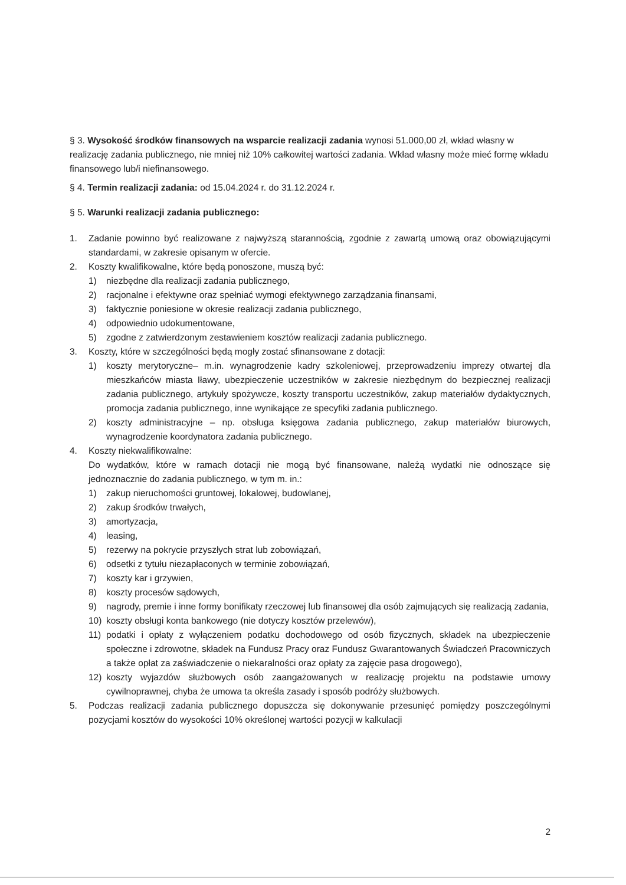§ 3. Wysokość środków finansowych na wsparcie realizacji zadania wynosi 51.000,00 zł, wkład własny w realizację zadania publicznego, nie mniej niż 10% całkowitej wartości zadania. Wkład własny może mieć formę wkładu finansowego lub/i niefinansowego.
§ 4. Termin realizacji zadania: od 15.04.2024 r. do 31.12.2024 r.
§ 5. Warunki realizacji zadania publicznego:
1. Zadanie powinno być realizowane z najwyższą starannością, zgodnie z zawartą umową oraz obowiązującymi standardami, w zakresie opisanym w ofercie.
2. Koszty kwalifikowalne, które będą ponoszone, muszą być:
1) niezbędne dla realizacji zadania publicznego,
2) racjonalne i efektywne oraz spełniać wymogi efektywnego zarządzania finansami,
3) faktycznie poniesione w okresie realizacji zadania publicznego,
4) odpowiednio udokumentowane,
5) zgodne z zatwierdzonym zestawieniem kosztów realizacji zadania publicznego.
3. Koszty, które w szczególności będą mogły zostać sfinansowane z dotacji:
1) koszty merytoryczne– m.in. wynagrodzenie kadry szkoleniowej, przeprowadzeniu imprezy otwartej dla mieszkańców miasta Iławy, ubezpieczenie uczestników w zakresie niezbędnym do bezpiecznej realizacji zadania publicznego, artykuły spożywcze, koszty transportu uczestników, zakup materiałów dydaktycznych, promocja zadania publicznego, inne wynikające ze specyfiki zadania publicznego.
2) koszty administracyjne – np. obsługa księgowa zadania publicznego, zakup materiałów biurowych, wynagrodzenie koordynatora zadania publicznego.
4. Koszty niekwalifikowalne:
Do wydatków, które w ramach dotacji nie mogą być finansowane, należą wydatki nie odnoszące się jednoznacznie do zadania publicznego, w tym m. in.:
1) zakup nieruchomości gruntowej, lokalowej, budowlanej,
2) zakup środków trwałych,
3) amortyzacja,
4) leasing,
5) rezerwy na pokrycie przyszłych strat lub zobowiązań,
6) odsetki z tytułu niezapłaconych w terminie zobowiązań,
7) koszty kar i grzywien,
8) koszty procesów sądowych,
9) nagrody, premie i inne formy bonifikaty rzeczowej lub finansowej dla osób zajmujących się realizacją zadania,
10) koszty obsługi konta bankowego (nie dotyczy kosztów przelewów),
11) podatki i opłaty z wyłączeniem podatku dochodowego od osób fizycznych, składek na ubezpieczenie społeczne i zdrowotne, składek na Fundusz Pracy oraz Fundusz Gwarantowanych Świadczeń Pracowniczych a także opłat za zaświadczenie o niekaralności oraz opłaty za zajęcie pasa drogowego),
12) koszty wyjazdów służbowych osób zaangażowanych w realizację projektu na podstawie umowy cywilnoprawnej, chyba że umowa ta określa zasady i sposób podróży służbowych.
5. Podczas realizacji zadania publicznego dopuszcza się dokonywanie przesunięć pomiędzy poszczególnymi pozycjami kosztów do wysokości 10% określonej wartości pozycji w kalkulacji
2